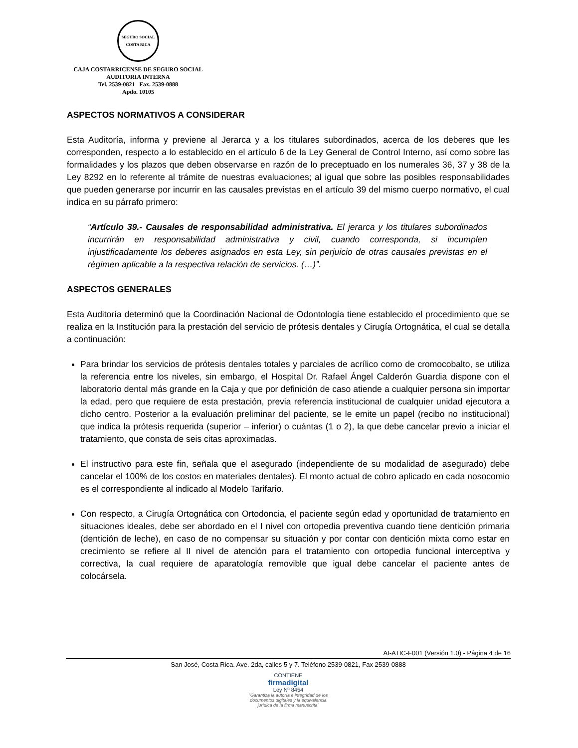SEGURO SOCIAL
COSTA RICA
CAJA COSTARRICENSE DE SEGURO SOCIAL
AUDITORIA INTERNA
Tel. 2539-0821 Fax. 2539-0888
Apdo. 10105
ASPECTOS NORMATIVOS A CONSIDERAR
Esta Auditoría, informa y previene al Jerarca y a los titulares subordinados, acerca de los deberes que les corresponden, respecto a lo establecido en el artículo 6 de la Ley General de Control Interno, así como sobre las formalidades y los plazos que deben observarse en razón de lo preceptuado en los numerales 36, 37 y 38 de la Ley 8292 en lo referente al trámite de nuestras evaluaciones; al igual que sobre las posibles responsabilidades que pueden generarse por incurrir en las causales previstas en el artículo 39 del mismo cuerpo normativo, el cual indica en su párrafo primero:
“Artículo 39.- Causales de responsabilidad administrativa. El jerarca y los titulares subordinados incurrirán en responsabilidad administrativa y civil, cuando corresponda, si incumplen injustificadamente los deberes asignados en esta Ley, sin perjuicio de otras causales previstas en el régimen aplicable a la respectiva relación de servicios. (…)”.
ASPECTOS GENERALES
Esta Auditoría determinó que la Coordinación Nacional de Odontología tiene establecido el procedimiento que se realiza en la Institución para la prestación del servicio de prótesis dentales y Cirugía Ortognática, el cual se detalla a continuación:
Para brindar los servicios de prótesis dentales totales y parciales de acrílico como de cromocobalto, se utiliza la referencia entre los niveles, sin embargo, el Hospital Dr. Rafael Ángel Calderón Guardia dispone con el laboratorio dental más grande en la Caja y que por definición de caso atiende a cualquier persona sin importar la edad, pero que requiere de esta prestación, previa referencia institucional de cualquier unidad ejecutora a dicho centro. Posterior a la evaluación preliminar del paciente, se le emite un papel (recibo no institucional) que indica la prótesis requerida (superior – inferior) o cuántas (1 o 2), la que debe cancelar previo a iniciar el tratamiento, que consta de seis citas aproximadas.
El instructivo para este fin, señala que el asegurado (independiente de su modalidad de asegurado) debe cancelar el 100% de los costos en materiales dentales). El monto actual de cobro aplicado en cada nosocomio es el correspondiente al indicado al Modelo Tarifario.
Con respecto, a Cirugía Ortognática con Ortodoncia, el paciente según edad y oportunidad de tratamiento en situaciones ideales, debe ser abordado en el I nivel con ortopedia preventiva cuando tiene dentición primaria (dentición de leche), en caso de no compensar su situación y por contar con dentición mixta como estar en crecimiento se refiere al II nivel de atención para el tratamiento con ortopedia funcional interceptiva y correctiva, la cual requiere de aparatología removible que igual debe cancelar el paciente antes de colocársela.
AI-ATIC-F001 (Versión 1.0) - Página 4 de 16
San José, Costa Rica. Ave. 2da, calles 5 y 7. Teléfono 2539-0821, Fax 2539-0888
CONTIENE
firmadigital
Ley Nº 8454
"Garantiza la autoría e integridad de los
documentos digitales y la equivalencia
jurídica de la firma manuscrita"